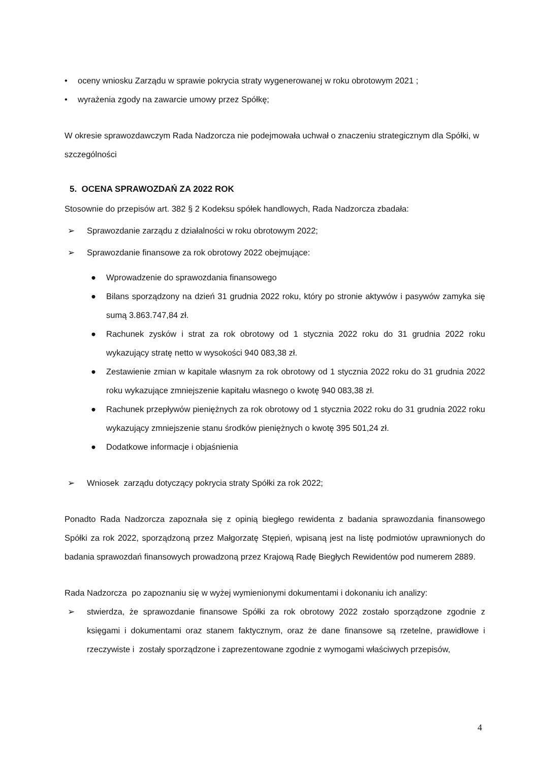• oceny wniosku Zarządu w sprawie pokrycia straty wygenerowanej w roku obrotowym 2021 ;
• wyrażenia zgody na zawarcie umowy przez Spółkę;
W okresie sprawozdawczym Rada Nadzorcza nie podejmowała uchwał o znaczeniu strategicznym dla Spółki, w szczególności
5. OCENA SPRAWOZDAŃ ZA 2022 ROK
Stosownie do przepisów art. 382 § 2 Kodeksu spółek handlowych, Rada Nadzorcza zbadała:
➢ Sprawozdanie zarządu z działalności w roku obrotowym 2022;
➢ Sprawozdanie finansowe za rok obrotowy 2022 obejmujące:
● Wprowadzenie do sprawozdania finansowego
● Bilans sporządzony na dzień 31 grudnia 2022 roku, który po stronie aktywów i pasywów zamyka się sumą 3.863.747,84 zł.
● Rachunek zysków i strat za rok obrotowy od 1 stycznia 2022 roku do 31 grudnia 2022 roku wykazujący stratę netto w wysokości 940 083,38 zł.
● Zestawienie zmian w kapitale własnym za rok obrotowy od 1 stycznia 2022 roku do 31 grudnia 2022 roku wykazujące zmniejszenie kapitału własnego o kwotę 940 083,38 zł.
● Rachunek przepływów pieniężnych za rok obrotowy od 1 stycznia 2022 roku do 31 grudnia 2022 roku wykazujący zmniejszenie stanu środków pieniężnych o kwotę 395 501,24 zł.
● Dodatkowe informacje i objaśnienia
➢ Wniosek zarządu dotyczący pokrycia straty Spółki za rok 2022;
Ponadto Rada Nadzorcza zapoznała się z opinią biegłego rewidenta z badania sprawozdania finansowego Spółki za rok 2022, sporządzoną przez Małgorzatę Stępień, wpisaną jest na listę podmiotów uprawnionych do badania sprawozdań finansowych prowadzoną przez Krajową Radę Biegłych Rewidentów pod numerem 2889.
Rada Nadzorcza po zapoznaniu się w wyżej wymienionymi dokumentami i dokonaniu ich analizy:
➢ stwierdza, że sprawozdanie finansowe Spółki za rok obrotowy 2022 zostało sporządzone zgodnie z księgami i dokumentami oraz stanem faktycznym, oraz że dane finansowe są rzetelne, prawidłowe i rzeczywiste i zostały sporządzone i zaprezentowane zgodnie z wymogami właściwych przepisów,
4